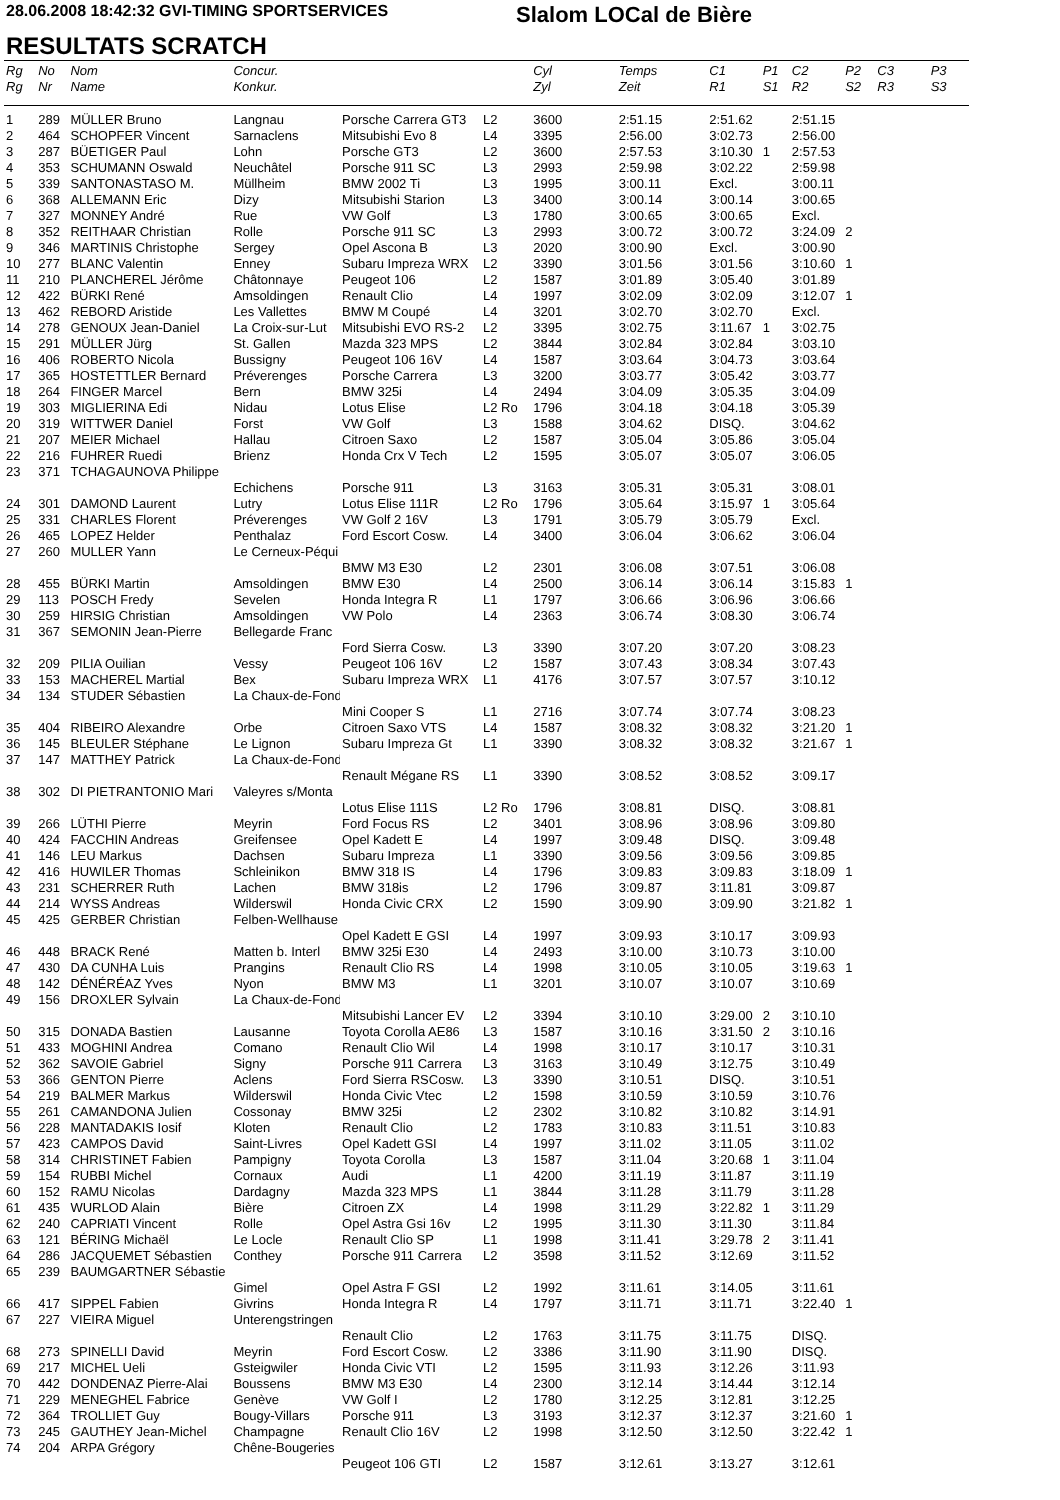28.06.2008 18:42:32 GVI-TIMING SPORTSERVICES
Slalom LOCal de Bière
RESULTATS SCRATCH
| Rg | No | Nom | Concur. | | | Cyl | Temps | C1 | P1 | C2 | P2 | C3 | P3 |
| --- | --- | --- | --- | --- | --- | --- | --- | --- | --- | --- | --- | --- | --- |
| Rg | Nr | Name | Konkur. | | | Zyl | Zeit | R1 | S1 | R2 | S2 | R3 | S3 |
| 1 | 289 | MÜLLER Bruno | Langnau | Porsche Carrera GT3 | L2 | 3600 | 2:51.15 | 2:51.62 | | 2:51.15 | | | |
| 2 | 464 | SCHOPFER Vincent | Sarnaclens | Mitsubishi Evo 8 | L4 | 3395 | 2:56.00 | 3:02.73 | | 2:56.00 | | | |
| 3 | 287 | BÜETIGER Paul | Lohn | Porsche GT3 | L2 | 3600 | 2:57.53 | 3:10.30 | 1 | 2:57.53 | | | |
| 4 | 353 | SCHUMANN Oswald | Neuchâtel | Porsche 911 SC | L3 | 2993 | 2:59.98 | 3:02.22 | | 2:59.98 | | | |
| 5 | 339 | SANTONASTASO M. | Müllheim | BMW 2002 Ti | L3 | 1995 | 3:00.11 | Excl. | | 3:00.11 | | | |
| 6 | 368 | ALLEMANN Eric | Dizy | Mitsubishi Starion | L3 | 3400 | 3:00.14 | 3:00.14 | | 3:00.65 | | | |
| 7 | 327 | MONNEY André | Rue | VW Golf | L3 | 1780 | 3:00.65 | 3:00.65 | | Excl. | | | |
| 8 | 352 | REITHAAR Christian | Rolle | Porsche 911 SC | L3 | 2993 | 3:00.72 | 3:00.72 | | 3:24.09 | 2 | | |
| 9 | 346 | MARTINIS Christophe | Sergey | Opel Ascona B | L3 | 2020 | 3:00.90 | Excl. | | 3:00.90 | | | |
| 10 | 277 | BLANC Valentin | Enney | Subaru Impreza WRX | L2 | 3390 | 3:01.56 | 3:01.56 | | 3:10.60 | 1 | | |
| 11 | 210 | PLANCHEREL Jérôme | Châtonnaye | Peugeot 106 | L2 | 1587 | 3:01.89 | 3:05.40 | | 3:01.89 | | | |
| 12 | 422 | BÜRKI René | Amsoldingen | Renault Clio | L4 | 1997 | 3:02.09 | 3:02.09 | | 3:12.07 | 1 | | |
| 13 | 462 | REBORD Aristide | Les Vallettes | BMW M Coupé | L4 | 3201 | 3:02.70 | 3:02.70 | | Excl. | | | |
| 14 | 278 | GENOUX Jean-Daniel | La Croix-sur-Lut | Mitsubishi EVO RS-2 | L2 | 3395 | 3:02.75 | 3:11.67 | 1 | 3:02.75 | | | |
| 15 | 291 | MÜLLER Jürg | St. Gallen | Mazda 323 MPS | L2 | 3844 | 3:02.84 | 3:02.84 | | 3:03.10 | | | |
| 16 | 406 | ROBERTO Nicola | Bussigny | Peugeot 106 16V | L4 | 1587 | 3:03.64 | 3:04.73 | | 3:03.64 | | | |
| 17 | 365 | HOSTETTLER Bernard | Préverenges | Porsche Carrera | L3 | 3200 | 3:03.77 | 3:05.42 | | 3:03.77 | | | |
| 18 | 264 | FINGER Marcel | Bern | BMW 325i | L4 | 2494 | 3:04.09 | 3:05.35 | | 3:04.09 | | | |
| 19 | 303 | MIGLIERINA Edi | Nidau | Lotus Elise | L2 Ro | 1796 | 3:04.18 | 3:04.18 | | 3:05.39 | | | |
| 20 | 319 | WITTWER Daniel | Forst | VW Golf | L3 | 1588 | 3:04.62 | DISQ. | | 3:04.62 | | | |
| 21 | 207 | MEIER Michael | Hallau | Citroen Saxo | L2 | 1587 | 3:05.04 | 3:05.86 | | 3:05.04 | | | |
| 22 | 216 | FUHRER Ruedi | Brienz | Honda Crx V Tech | L2 | 1595 | 3:05.07 | 3:05.07 | | 3:06.05 | | | |
| 23 | 371 | TCHAGAUNOVA Philippe | | | | | | | | | | | |
| | | | Echichens | Porsche 911 | L3 | 3163 | 3:05.31 | 3:05.31 | | 3:08.01 | | | |
| 24 | 301 | DAMOND Laurent | Lutry | Lotus Elise 111R | L2 Ro | 1796 | 3:05.64 | 3:15.97 | 1 | 3:05.64 | | | |
| 25 | 331 | CHARLES Florent | Préverenges | VW Golf 2 16V | L3 | 1791 | 3:05.79 | 3:05.79 | | Excl. | | | |
| 26 | 465 | LOPEZ Helder | Penthalaz | Ford Escort Cosw. | L4 | 3400 | 3:06.04 | 3:06.62 | | 3:06.04 | | | |
| 27 | 260 | MULLER Yann | Le Cerneux-Péqui | | | | | | | | | | |
| | | | | BMW M3 E30 | L2 | 2301 | 3:06.08 | 3:07.51 | | 3:06.08 | | | |
| 28 | 455 | BÜRKI Martin | Amsoldingen | BMW E30 | L4 | 2500 | 3:06.14 | 3:06.14 | | 3:15.83 | 1 | | |
| 29 | 113 | POSCH Fredy | Sevelen | Honda Integra R | L1 | 1797 | 3:06.66 | 3:06.96 | | 3:06.66 | | | |
| 30 | 259 | HIRSIG Christian | Amsoldingen | VW Polo | L4 | 2363 | 3:06.74 | 3:08.30 | | 3:06.74 | | | |
| 31 | 367 | SEMONIN Jean-Pierre | Bellegarde Franc | | | | | | | | | | |
| | | | | Ford Sierra Cosw. | L3 | 3390 | 3:07.20 | 3:07.20 | | 3:08.23 | | | |
| 32 | 209 | PILIA Ouilian | Vessy | Peugeot 106 16V | L2 | 1587 | 3:07.43 | 3:08.34 | | 3:07.43 | | | |
| 33 | 153 | MACHEREL Martial | Bex | Subaru Impreza WRX | L1 | 4176 | 3:07.57 | 3:07.57 | | 3:10.12 | | | |
| 34 | 134 | STUDER Sébastien | La Chaux-de-Fond | | | | | | | | | | |
| | | | | Mini Cooper S | L1 | 2716 | 3:07.74 | 3:07.74 | | 3:08.23 | | | |
| 35 | 404 | RIBEIRO Alexandre | Orbe | Citroen Saxo VTS | L4 | 1587 | 3:08.32 | 3:08.32 | | 3:21.20 | 1 | | |
| 36 | 145 | BLEULER Stéphane | Le Lignon | Subaru Impreza Gt | L1 | 3390 | 3:08.32 | 3:08.32 | | 3:21.67 | 1 | | |
| 37 | 147 | MATTHEY Patrick | La Chaux-de-Fond | | | | | | | | | | |
| | | | | Renault Mégane RS | L1 | 3390 | 3:08.52 | 3:08.52 | | 3:09.17 | | | |
| 38 | 302 | DI PIETRANTONIO Mari | Valeyres s/Monta | | | | | | | | | | |
| | | | | Lotus Elise 111S | L2 Ro | 1796 | 3:08.81 | DISQ. | | 3:08.81 | | | |
| 39 | 266 | LÜTHI Pierre | Meyrin | Ford Focus RS | L2 | 3401 | 3:08.96 | 3:08.96 | | 3:09.80 | | | |
| 40 | 424 | FACCHIN Andreas | Greifensee | Opel Kadett E | L4 | 1997 | 3:09.48 | DISQ. | | 3:09.48 | | | |
| 41 | 146 | LEU Markus | Dachsen | Subaru Impreza | L1 | 3390 | 3:09.56 | 3:09.56 | | 3:09.85 | | | |
| 42 | 416 | HUWILER Thomas | Schleinikon | BMW 318 IS | L4 | 1796 | 3:09.83 | 3:09.83 | | 3:18.09 | 1 | | |
| 43 | 231 | SCHERRER Ruth | Lachen | BMW 318is | L2 | 1796 | 3:09.87 | 3:11.81 | | 3:09.87 | | | |
| 44 | 214 | WYSS Andreas | Wilderswil | Honda Civic CRX | L2 | 1590 | 3:09.90 | 3:09.90 | | 3:21.82 | 1 | | |
| 45 | 425 | GERBER Christian | Felben-Wellhause | | | | | | | | | | |
| | | | | Opel Kadett E GSI | L4 | 1997 | 3:09.93 | 3:10.17 | | 3:09.93 | | | |
| 46 | 448 | BRACK René | Matten b. Interl | BMW 325i E30 | L4 | 2493 | 3:10.00 | 3:10.73 | | 3:10.00 | | | |
| 47 | 430 | DA CUNHA Luis | Prangins | Renault Clio RS | L4 | 1998 | 3:10.05 | 3:10.05 | | 3:19.63 | 1 | | |
| 48 | 142 | DÉNÉRÉAZ Yves | Nyon | BMW M3 | L1 | 3201 | 3:10.07 | 3:10.07 | | 3:10.69 | | | |
| 49 | 156 | DROXLER Sylvain | La Chaux-de-Fond | | | | | | | | | | |
| | | | | Mitsubishi Lancer EV | L2 | 3394 | 3:10.10 | 3:29.00 | 2 | 3:10.10 | | | |
| 50 | 315 | DONADA Bastien | Lausanne | Toyota Corolla AE86 | L3 | 1587 | 3:10.16 | 3:31.50 | 2 | 3:10.16 | | | |
| 51 | 433 | MOGHINI Andrea | Comano | Renault Clio Wil | L4 | 1998 | 3:10.17 | 3:10.17 | | 3:10.31 | | | |
| 52 | 362 | SAVOIE Gabriel | Signy | Porsche 911 Carrera | L3 | 3163 | 3:10.49 | 3:12.75 | | 3:10.49 | | | |
| 53 | 366 | GENTON Pierre | Aclens | Ford Sierra RSCosw. | L3 | 3390 | 3:10.51 | DISQ. | | 3:10.51 | | | |
| 54 | 219 | BALMER Markus | Wilderswil | Honda Civic Vtec | L2 | 1598 | 3:10.59 | 3:10.59 | | 3:10.76 | | | |
| 55 | 261 | CAMANDONA Julien | Cossonay | BMW 325i | L2 | 2302 | 3:10.82 | 3:10.82 | | 3:14.91 | | | |
| 56 | 228 | MANTADAKIS Iosif | Kloten | Renault Clio | L2 | 1783 | 3:10.83 | 3:11.51 | | 3:10.83 | | | |
| 57 | 423 | CAMPOS David | Saint-Livres | Opel Kadett GSI | L4 | 1997 | 3:11.02 | 3:11.05 | | 3:11.02 | | | |
| 58 | 314 | CHRISTINET Fabien | Pampigny | Toyota Corolla | L3 | 1587 | 3:11.04 | 3:20.68 | 1 | 3:11.04 | | | |
| 59 | 154 | RUBBI Michel | Cornaux | Audi | L1 | 4200 | 3:11.19 | 3:11.87 | | 3:11.19 | | | |
| 60 | 152 | RAMU Nicolas | Dardagny | Mazda 323 MPS | L1 | 3844 | 3:11.28 | 3:11.79 | | 3:11.28 | | | |
| 61 | 435 | WURLOD Alain | Bière | Citroen ZX | L4 | 1998 | 3:11.29 | 3:22.82 | 1 | 3:11.29 | | | |
| 62 | 240 | CAPRIATI Vincent | Rolle | Opel Astra Gsi 16v | L2 | 1995 | 3:11.30 | 3:11.30 | | 3:11.84 | | | |
| 63 | 121 | BÉRING Michaël | Le Locle | Renault Clio SP | L1 | 1998 | 3:11.41 | 3:29.78 | 2 | 3:11.41 | | | |
| 64 | 286 | JACQUEMET Sébastien | Conthey | Porsche 911 Carrera | L2 | 3598 | 3:11.52 | 3:12.69 | | 3:11.52 | | | |
| 65 | 239 | BAUMGARTNER Sébastie | | | | | | | | | | | |
| | | | Gimel | Opel Astra F GSI | L2 | 1992 | 3:11.61 | 3:14.05 | | 3:11.61 | | | |
| 66 | 417 | SIPPEL Fabien | Givrins | Honda Integra R | L4 | 1797 | 3:11.71 | 3:11.71 | | 3:22.40 | 1 | | |
| 67 | 227 | VIEIRA Miguel | Unterengstringen | | | | | | | | | | |
| | | | | Renault Clio | L2 | 1763 | 3:11.75 | 3:11.75 | | DISQ. | | | |
| 68 | 273 | SPINELLI David | Meyrin | Ford Escort Cosw. | L2 | 3386 | 3:11.90 | 3:11.90 | | DISQ. | | | |
| 69 | 217 | MICHEL Ueli | Gsteigwiler | Honda Civic VTI | L2 | 1595 | 3:11.93 | 3:12.26 | | 3:11.93 | | | |
| 70 | 442 | DONDENAZ Pierre-Alai | Boussens | BMW M3 E30 | L4 | 2300 | 3:12.14 | 3:14.44 | | 3:12.14 | | | |
| 71 | 229 | MENEGHEL Fabrice | Genève | VW Golf I | L2 | 1780 | 3:12.25 | 3:12.81 | | 3:12.25 | | | |
| 72 | 364 | TROLLIET Guy | Bougy-Villars | Porsche 911 | L3 | 3193 | 3:12.37 | 3:12.37 | | 3:21.60 | 1 | | |
| 73 | 245 | GAUTHEY Jean-Michel | Champagne | Renault Clio 16V | L2 | 1998 | 3:12.50 | 3:12.50 | | 3:22.42 | 1 | | |
| 74 | 204 | ARPA Grégory | Chêne-Bougeries | | | | | | | | | | |
| | | | | Peugeot 106 GTI | L2 | 1587 | 3:12.61 | 3:13.27 | | 3:12.61 | | | |